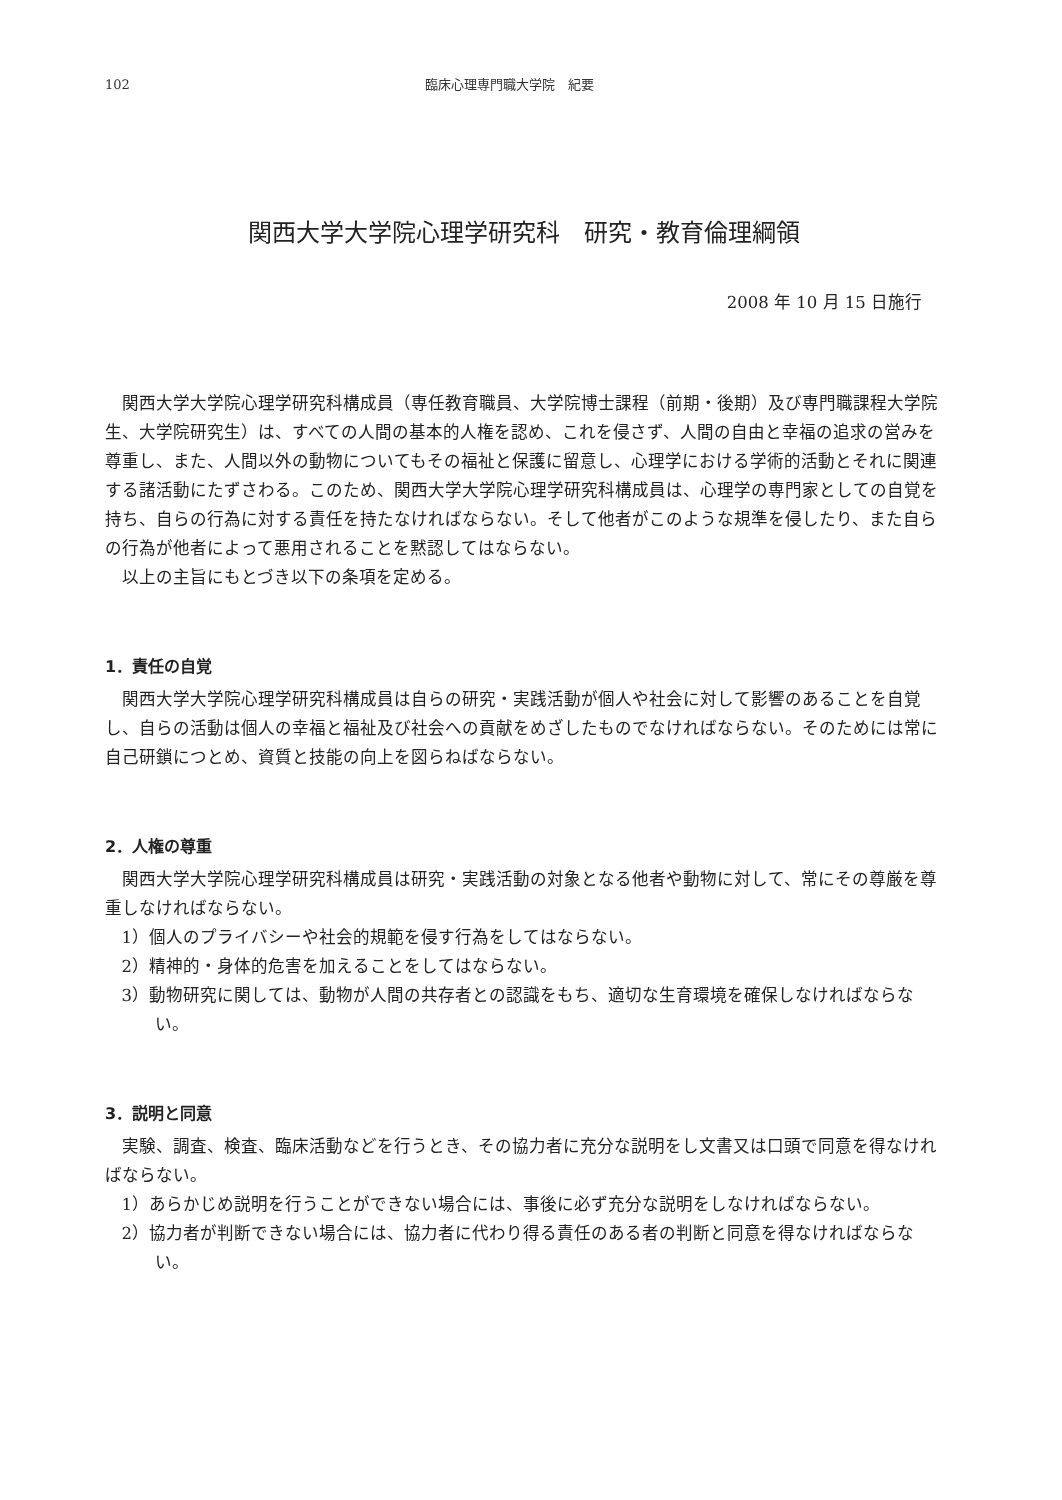102 臨床心理専門職大学院　紀要
関西大学大学院心理学研究科　研究・教育倫理綱領
2008 年 10 月 15 日施行
関西大学大学院心理学研究科構成員（専任教育職員、大学院博士課程（前期・後期）及び専門職課程大学院生、大学院研究生）は、すべての人間の基本的人権を認め、これを侵さず、人間の自由と幸福の追求の営みを尊重し、また、人間以外の動物についてもその福祉と保護に留意し、心理学における学術的活動とそれに関連する諸活動にたずさわる。このため、関西大学大学院心理学研究科構成員は、心理学の専門家としての自覚を持ち、自らの行為に対する責任を持たなければならない。そして他者がこのような規準を侵したり、また自らの行為が他者によって悪用されることを黙認してはならない。
以上の主旨にもとづき以下の条項を定める。
1．責任の自覚
関西大学大学院心理学研究科構成員は自らの研究・実践活動が個人や社会に対して影響のあることを自覚し、自らの活動は個人の幸福と福祉及び社会への貢献をめざしたものでなければならない。そのためには常に自己研鎖につとめ、資質と技能の向上を図らねばならない。
2．人権の尊重
関西大学大学院心理学研究科構成員は研究・実践活動の対象となる他者や動物に対して、常にその尊厳を尊重しなければならない。
1）個人のプライバシーや社会的規範を侵す行為をしてはならない。
2）精神的・身体的危害を加えることをしてはならない。
3）動物研究に関しては、動物が人間の共存者との認識をもち、適切な生育環境を確保しなければならない。
3．説明と同意
実験、調査、検査、臨床活動などを行うとき、その協力者に充分な説明をし文書又は口頭で同意を得なければならない。
1）あらかじめ説明を行うことができない場合には、事後に必ず充分な説明をしなければならない。
2）協力者が判断できない場合には、協力者に代わり得る責任のある者の判断と同意を得なければならない。